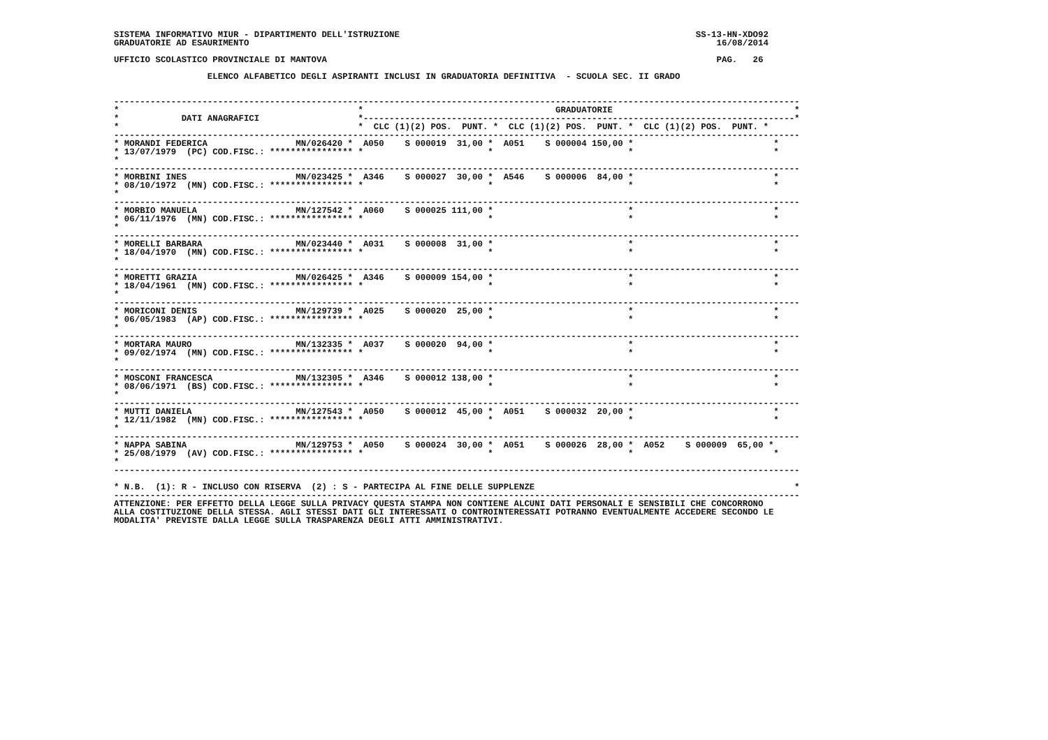SISTEMA INFORMATIVO MIUR - DIPARTIMENTO DELL'ISTRUZIONE                                                         SS-13-HN-XDO92
GRADUATORIE AD ESAURIMENTO                                                                                          16/08/2014

UFFICIO SCOLASTICO PROVINCIALE DI MANTOVA                                                                           PAG.   26

                  ELENCO ALFABETICO DEGLI ASPIRANTI INCLUSI IN GRADUATORIA DEFINITIVA  - SCUOLA SEC. II GRADO


------------------------------------------------------------------------------------------------------------------------------------
*                                              *                                     GRADUATORIE                                   *
*            DATI ANAGRAFICI                   *-----------------------------------------------------------------------------------*
*                                              *  CLC (1)(2) POS.  PUNT. *  CLC (1)(2) POS.  PUNT. *  CLC (1)(2) POS.  PUNT. *
------------------------------------------------------------------------------------------------------------------------------------
* MORANDI FEDERICA                 MN/026420 *  A050    S 000019  31,00 *  A051    S 000004 150,00 *                           *
* 13/07/1979  (PC) COD.FISC.: **************** *                        *                          *                           *
*
------------------------------------------------------------------------------------------------------------------------------------
* MORBINI INES                     MN/023425 *  A346    S 000027  30,00 *  A546    S 000006  84,00 *                           *
* 08/10/1972  (MN) COD.FISC.: **************** *                        *                          *                           *
*
------------------------------------------------------------------------------------------------------------------------------------
* MORBIO MANUELA                   MN/127542 *  A060    S 000025 111,00 *                          *                           *
* 06/11/1976  (MN) COD.FISC.: **************** *                        *                          *                           *
*
------------------------------------------------------------------------------------------------------------------------------------
* MORELLI BARBARA                  MN/023440 *  A031    S 000008  31,00 *                          *                           *
* 18/04/1970  (MN) COD.FISC.: **************** *                        *                          *                           *
*
------------------------------------------------------------------------------------------------------------------------------------
* MORETTI GRAZIA                   MN/026425 *  A346    S 000009 154,00 *                          *                           *
* 18/04/1961  (MN) COD.FISC.: **************** *                        *                          *                           *
*
------------------------------------------------------------------------------------------------------------------------------------
* MORICONI DENIS                   MN/129739 *  A025    S 000020  25,00 *                          *                           *
* 06/05/1983  (AP) COD.FISC.: **************** *                        *                          *                           *
*
------------------------------------------------------------------------------------------------------------------------------------
* MORTARA MAURO                    MN/132335 *  A037    S 000020  94,00 *                          *                           *
* 09/02/1974  (MN) COD.FISC.: **************** *                        *                          *                           *
*
------------------------------------------------------------------------------------------------------------------------------------
* MOSCONI FRANCESCA                MN/132305 *  A346    S 000012 138,00 *                          *                           *
* 08/06/1971  (BS) COD.FISC.: **************** *                        *                          *                           *
*
------------------------------------------------------------------------------------------------------------------------------------
* MUTTI DANIELA                    MN/127543 *  A050    S 000012  45,00 *  A051    S 000032  20,00 *                           *
* 12/11/1982  (MN) COD.FISC.: **************** *                        *                          *                           *
*
------------------------------------------------------------------------------------------------------------------------------------
* NAPPA SABINA                     MN/129753 *  A050    S 000024  30,00 *  A051    S 000026  28,00 *  A052    S 000009  65,00 *
* 25/08/1979  (AV) COD.FISC.: **************** *                        *                          *                           *
*
------------------------------------------------------------------------------------------------------------------------------------

* N.B.  (1): R - INCLUSO CON RISERVA  (2) : S - PARTECIPA AL FINE DELLE SUPPLENZE                                                  *
------------------------------------------------------------------------------------------------------------------------------------
ATTENZIONE: PER EFFETTO DELLA LEGGE SULLA PRIVACY QUESTA STAMPA NON CONTIENE ALCUNI DATI PERSONALI E SENSIBILI CHE CONCORRONO
ALLA COSTITUZIONE DELLA STESSA. AGLI STESSI DATI GLI INTERESSATI O CONTROINTERESSATI POTRANNO EVENTUALMENTE ACCEDERE SECONDO LE
MODALITA' PREVISTE DALLA LEGGE SULLA TRASPARENZA DEGLI ATTI AMMINISTRATIVI.